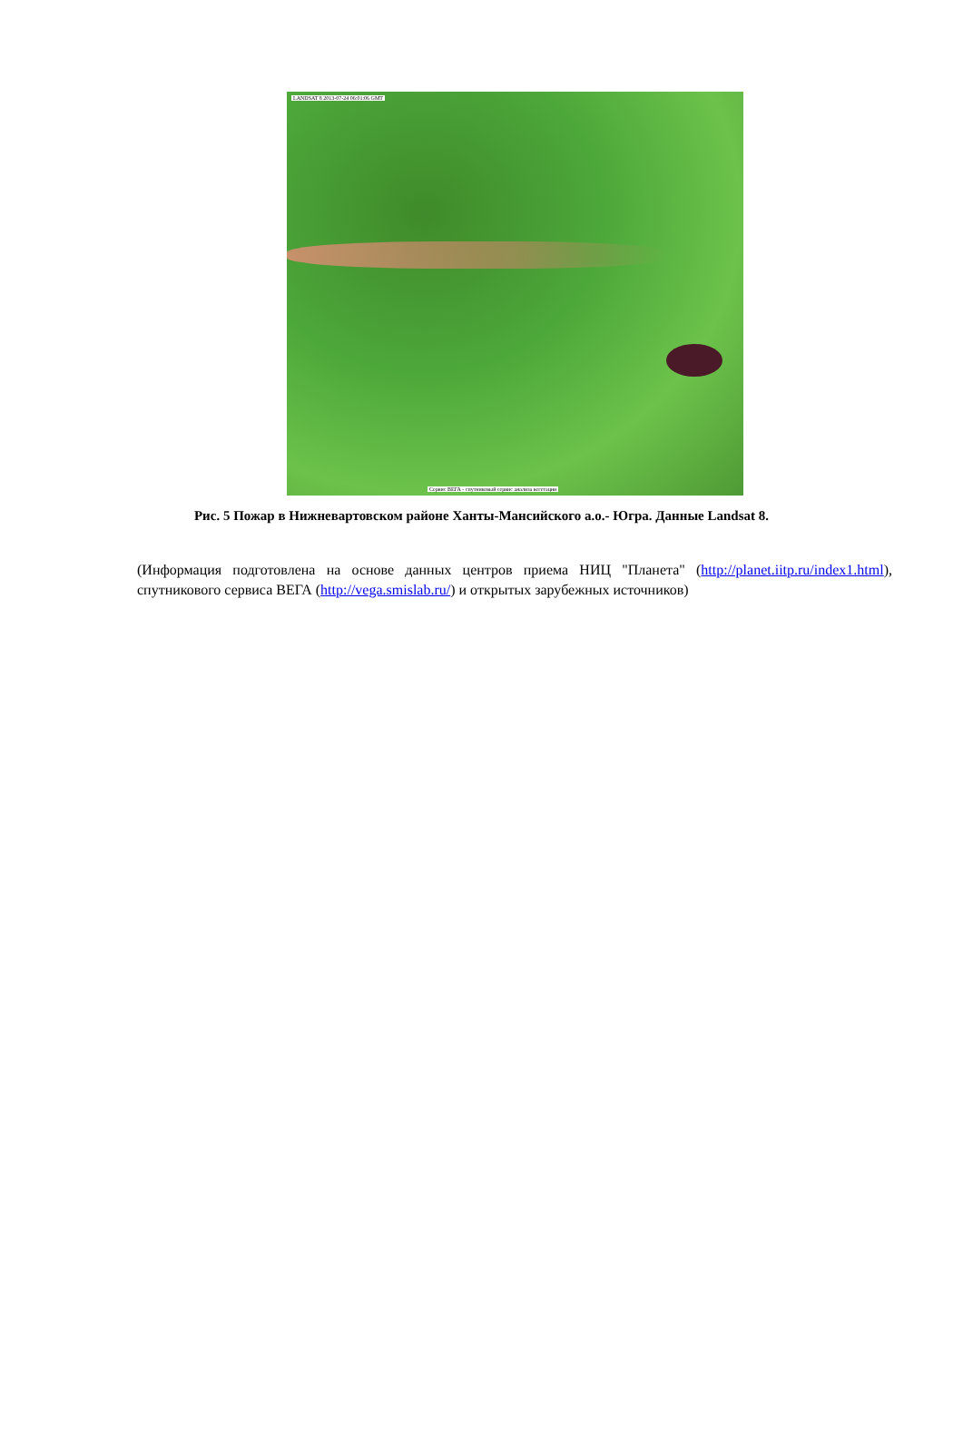LANDSAT 8 2013-07-24 06:01:06 GMT
Сервис ВЕГА - спутниковый сервис анализа вегетации
Рис. 5 Пожар в Нижневартовском районе Ханты-Мансийского а.о.- Югра. Данные Landsat 8.
(Информация подготовлена на основе данных центров приема НИЦ "Планета" (http://planet.iitp.ru/index1.html), спутникового сервиса ВЕГА (http://vega.smislab.ru/) и открытых зарубежных источников)